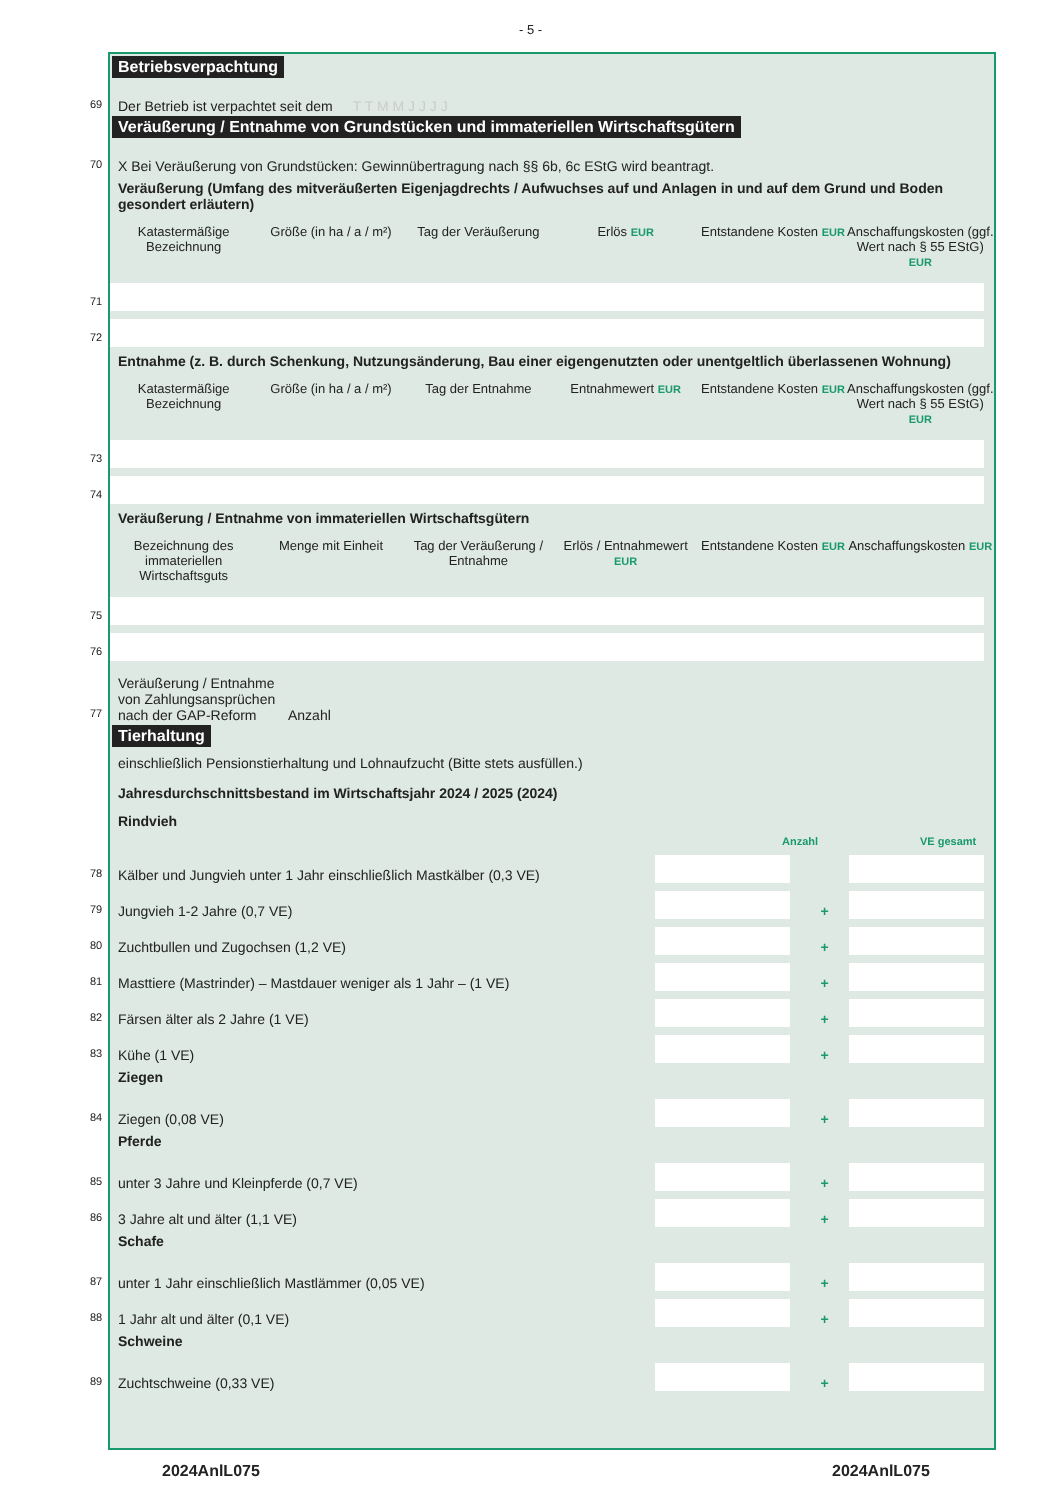- 5 -
Betriebsverpachtung
69
Der Betrieb ist verpachtet seit dem T T M M J J J J
Veräußerung / Entnahme von Grundstücken und immateriellen Wirtschaftsgütern
70
X Bei Veräußerung von Grundstücken: Gewinnübertragung nach §§ 6b, 6c EStG wird beantragt.
Veräußerung (Umfang des mitveräußerten Eigenjagdrechts / Aufwuchses auf und Anlagen in und auf dem Grund und Boden gesondert erläutern)
Katastermäßige Bezeichnung Größe (in ha / a / m²) Tag der Veräußerung Erlös EUR
Entstandene Kosten EUR
Anschaffungskosten (ggf. Wert nach § 55 EStG) EUR
71
72
Entnahme (z. B. durch Schenkung, Nutzungsänderung, Bau einer eigengenutzten oder unentgeltlich überlassenen Wohnung)
Katastermäßige Bezeichnung Größe (in ha / a / m²) Tag der Entnahme Entnahmewert EUR
Entstandene Kosten EUR
Anschaffungskosten (ggf. Wert nach § 55 EStG) EUR
73
74
Veräußerung / Entnahme von immateriellen Wirtschaftsgütern
Bezeichnung des immateriellen Wirtschaftsguts
Menge mit Einheit Tag der Veräußerung / Entnahme Erlös / Entnahmewert EUR
Entstandene Kosten EUR
Anschaffungskosten EUR
75
76
77
Veräußerung / Entnahme von Zahlungsansprüchen nach der GAP-Reform Anzahl
Tierhaltung
einschließlich Pensionstierhaltung und Lohnaufzucht (Bitte stets ausfüllen.)
Jahresdurchschnittsbestand im Wirtschaftsjahr 2024 / 2025 (2024)
Rindvieh
Anzahl VE gesamt
78
Kälber und Jungvieh unter 1 Jahr einschließlich Mastkälber (0,3 VE)
79
Jungvieh 1-2 Jahre (0,7 VE)
+
80
Zuchtbullen und Zugochsen (1,2 VE)
+
81
Masttiere (Mastrinder) – Mastdauer weniger als 1 Jahr – (1 VE)
+
82
Färsen älter als 2 Jahre (1 VE)
+
83
Kühe (1 VE)
+
Ziegen
84
Ziegen (0,08 VE)
+
Pferde
85
unter 3 Jahre und Kleinpferde (0,7 VE)
+
86
3 Jahre alt und älter (1,1 VE)
+
Schafe
87
unter 1 Jahr einschließlich Mastlämmer (0,05 VE)
+
88
1 Jahr alt und älter (0,1 VE)
+
Schweine
89
Zuchtschweine (0,33 VE)
+
2024AnlL075 2024AnlL075